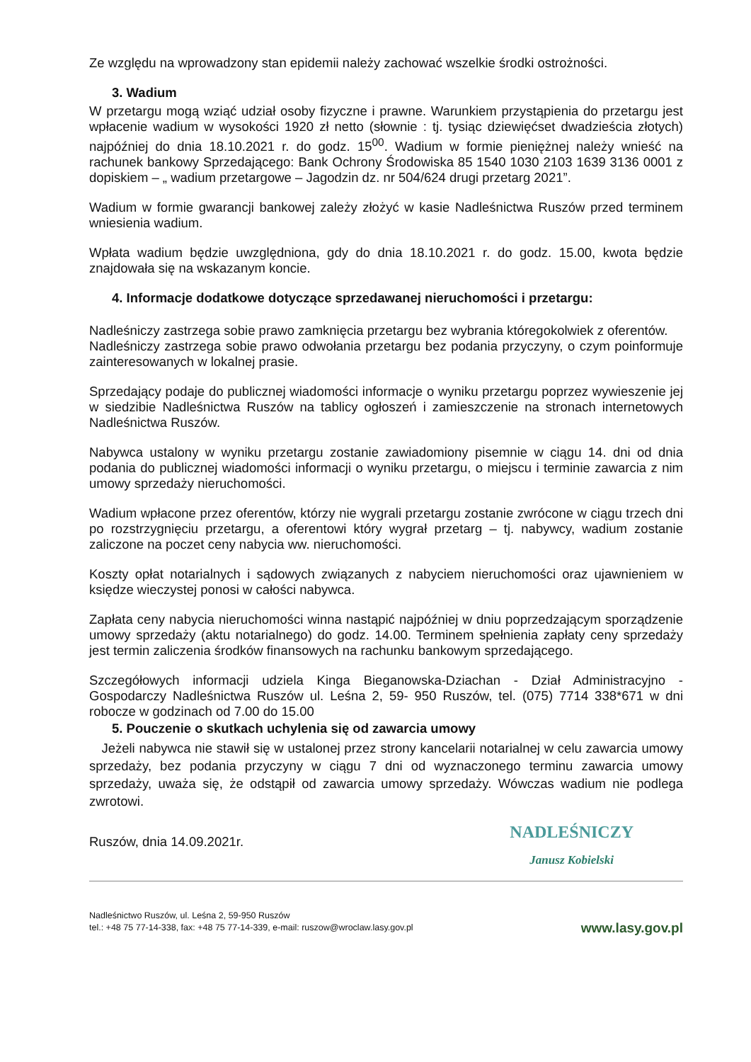Ze względu na wprowadzony stan epidemii należy zachować wszelkie środki ostrożności.
3. Wadium
W przetargu mogą wziąć udział osoby fizyczne i prawne. Warunkiem przystąpienia do przetargu jest wpłacenie wadium w wysokości 1920 zł netto (słownie : tj. tysiąc dziewięćset dwadzieścia złotych) najpóźniej do dnia 18.10.2021 r. do godz. 15<sup>00</sup>. Wadium w formie pieniężnej należy wnieść na rachunek bankowy Sprzedającego: Bank Ochrony Środowiska 85 1540 1030 2103 1639 3136 0001 z dopiskiem – „ wadium przetargowe – Jagodzin dz. nr 504/624 drugi przetarg 2021”.
Wadium w formie gwarancji bankowej zależy złożyć w kasie Nadleśnictwa Ruszów przed terminem wniesienia wadium.
Wpłata wadium będzie uwzględniona, gdy do dnia 18.10.2021 r. do godz. 15.00, kwota będzie znajdowała się na wskazanym koncie.
4. Informacje dodatkowe dotyczące sprzedawanej nieruchomości i przetargu:
Nadleśniczy zastrzega sobie prawo zamknięcia przetargu bez wybrania któregokolwiek z oferentów.
Nadleśniczy zastrzega sobie prawo odwołania przetargu bez podania przyczyny, o czym poinformuje zainteresowanych w lokalnej prasie.
Sprzedający podaje do publicznej wiadomości informacje o wyniku przetargu poprzez wywieszenie jej w siedzibie Nadleśnictwa Ruszów na tablicy ogłoszeń i zamieszczenie na stronach internetowych Nadleśnictwa Ruszów.
Nabywca ustalony w wyniku przetargu zostanie zawiadomiony pisemnie w ciągu 14. dni od dnia podania do publicznej wiadomości informacji o wyniku przetargu, o miejscu i terminie zawarcia z nim umowy sprzedaży nieruchomości.
Wadium wpłacone przez oferentów, którzy nie wygrali przetargu zostanie zwrócone w ciągu trzech dni po rozstrzygnięciu przetargu, a oferentowi który wygrał przetarg – tj. nabywcy, wadium zostanie zaliczone na poczet ceny nabycia ww. nieruchomości.
Koszty opłat notarialnych i sądowych związanych z nabyciem nieruchomości oraz ujawnieniem w księdze wieczystej ponosi w całości nabywca.
Zapłata ceny nabycia nieruchomości winna nastąpić najpóźniej w dniu poprzedzającym sporządzenie umowy sprzedaży (aktu notarialnego) do godz. 14.00. Terminem spełnienia zapłaty ceny sprzedaży jest termin zaliczenia środków finansowych na rachunku bankowym sprzedającego.
Szczegółowych informacji udziela Kinga Bieganowska-Dziachan - Dział Administracyjno - Gospodarczy Nadleśnictwa Ruszów ul. Leśna 2, 59- 950 Ruszów, tel. (075) 7714 338*671 w dni robocze w godzinach od 7.00 do 15.00
5. Pouczenie o skutkach uchylenia się od zawarcia umowy
Jeżeli nabywca nie stawił się w ustalonej przez strony kancelarii notarialnej w celu zawarcia umowy sprzedaży, bez podania przyczyny w ciągu 7 dni od wyznaczonego terminu zawarcia umowy sprzedaży, uważa się, że odstąpił od zawarcia umowy sprzedaży. Wówczas wadium nie podlega zwrotowi.
Ruszów, dnia 14.09.2021r.
NADLEŚNICZY
Janusz Kobielski
Nadleśnictwo Ruszów, ul. Leśna 2, 59-950 Ruszów
tel.: +48 75 77-14-338, fax: +48 75 77-14-339, e-mail: ruszow@wroclaw.lasy.gov.pl
www.lasy.gov.pl